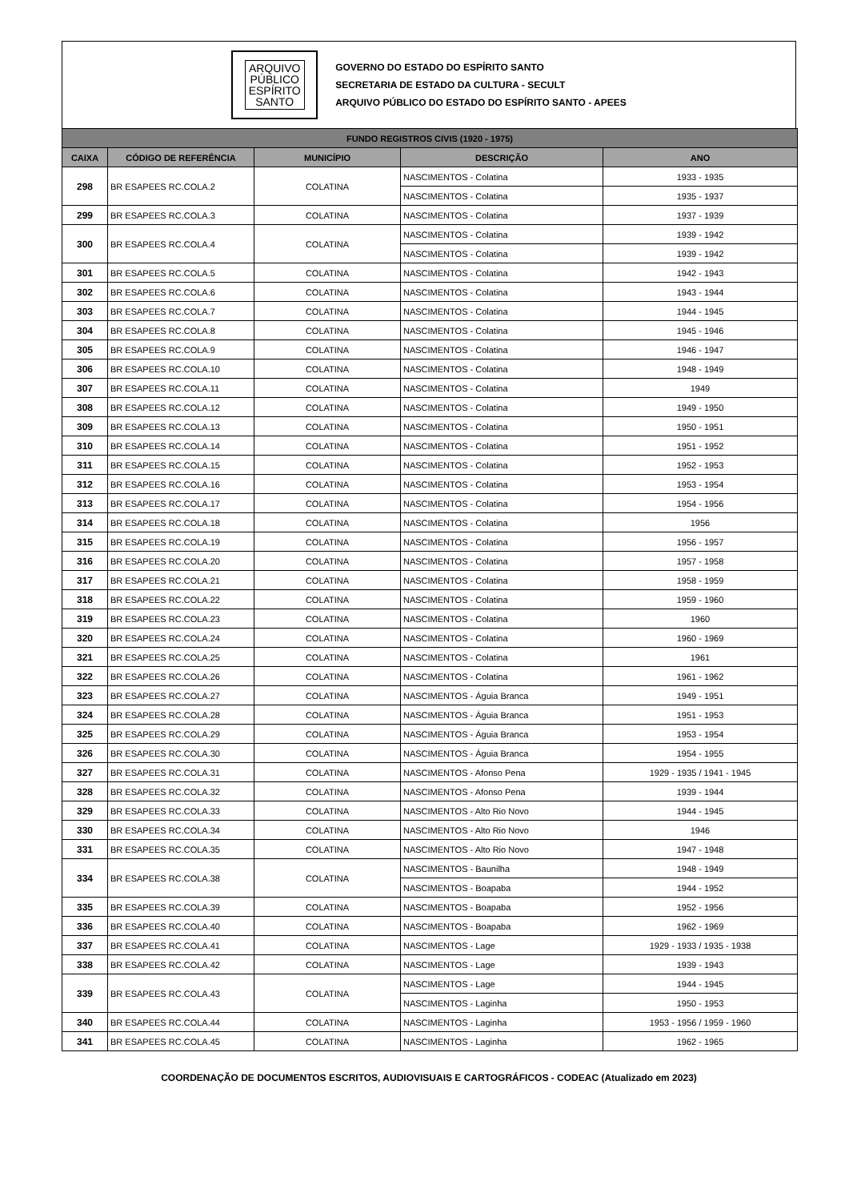ARQUIVO
PÚBLICO
ESPÍRITO
SANTO
GOVERNO DO ESTADO DO ESPÍRITO SANTO
SECRETARIA DE ESTADO DA CULTURA - SECULT
ARQUIVO PÚBLICO DO ESTADO DO ESPÍRITO SANTO - APEES
| FUNDO REGISTROS CIVIS (1920 - 1975) | | | | |
| --- | --- | --- | --- | --- |
| CAIXA | CÓDIGO DE REFERÊNCIA | MUNICÍPIO | DESCRIÇÃO | ANO |
| 298 | BR ESAPEES RC.COLA.2 | COLATINA | NASCIMENTOS - Colatina | 1933 - 1935 |
| | | | NASCIMENTOS - Colatina | 1935 - 1937 |
| 299 | BR ESAPEES RC.COLA.3 | COLATINA | NASCIMENTOS - Colatina | 1937 - 1939 |
| 300 | BR ESAPEES RC.COLA.4 | COLATINA | NASCIMENTOS - Colatina | 1939 - 1942 |
| | | | NASCIMENTOS - Colatina | 1939 - 1942 |
| 301 | BR ESAPEES RC.COLA.5 | COLATINA | NASCIMENTOS - Colatina | 1942 - 1943 |
| 302 | BR ESAPEES RC.COLA.6 | COLATINA | NASCIMENTOS - Colatina | 1943 - 1944 |
| 303 | BR ESAPEES RC.COLA.7 | COLATINA | NASCIMENTOS - Colatina | 1944 - 1945 |
| 304 | BR ESAPEES RC.COLA.8 | COLATINA | NASCIMENTOS - Colatina | 1945 - 1946 |
| 305 | BR ESAPEES RC.COLA.9 | COLATINA | NASCIMENTOS - Colatina | 1946 - 1947 |
| 306 | BR ESAPEES RC.COLA.10 | COLATINA | NASCIMENTOS - Colatina | 1948 - 1949 |
| 307 | BR ESAPEES RC.COLA.11 | COLATINA | NASCIMENTOS - Colatina | 1949 |
| 308 | BR ESAPEES RC.COLA.12 | COLATINA | NASCIMENTOS - Colatina | 1949 - 1950 |
| 309 | BR ESAPEES RC.COLA.13 | COLATINA | NASCIMENTOS - Colatina | 1950 - 1951 |
| 310 | BR ESAPEES RC.COLA.14 | COLATINA | NASCIMENTOS - Colatina | 1951 - 1952 |
| 311 | BR ESAPEES RC.COLA.15 | COLATINA | NASCIMENTOS - Colatina | 1952 - 1953 |
| 312 | BR ESAPEES RC.COLA.16 | COLATINA | NASCIMENTOS - Colatina | 1953 - 1954 |
| 313 | BR ESAPEES RC.COLA.17 | COLATINA | NASCIMENTOS - Colatina | 1954 - 1956 |
| 314 | BR ESAPEES RC.COLA.18 | COLATINA | NASCIMENTOS - Colatina | 1956 |
| 315 | BR ESAPEES RC.COLA.19 | COLATINA | NASCIMENTOS - Colatina | 1956 - 1957 |
| 316 | BR ESAPEES RC.COLA.20 | COLATINA | NASCIMENTOS - Colatina | 1957 - 1958 |
| 317 | BR ESAPEES RC.COLA.21 | COLATINA | NASCIMENTOS - Colatina | 1958 - 1959 |
| 318 | BR ESAPEES RC.COLA.22 | COLATINA | NASCIMENTOS - Colatina | 1959 - 1960 |
| 319 | BR ESAPEES RC.COLA.23 | COLATINA | NASCIMENTOS - Colatina | 1960 |
| 320 | BR ESAPEES RC.COLA.24 | COLATINA | NASCIMENTOS - Colatina | 1960 - 1969 |
| 321 | BR ESAPEES RC.COLA.25 | COLATINA | NASCIMENTOS - Colatina | 1961 |
| 322 | BR ESAPEES RC.COLA.26 | COLATINA | NASCIMENTOS - Colatina | 1961 - 1962 |
| 323 | BR ESAPEES RC.COLA.27 | COLATINA | NASCIMENTOS - Águia Branca | 1949 - 1951 |
| 324 | BR ESAPEES RC.COLA.28 | COLATINA | NASCIMENTOS - Águia Branca | 1951 - 1953 |
| 325 | BR ESAPEES RC.COLA.29 | COLATINA | NASCIMENTOS - Águia Branca | 1953 - 1954 |
| 326 | BR ESAPEES RC.COLA.30 | COLATINA | NASCIMENTOS - Águia Branca | 1954 - 1955 |
| 327 | BR ESAPEES RC.COLA.31 | COLATINA | NASCIMENTOS - Afonso Pena | 1929 - 1935 / 1941 - 1945 |
| 328 | BR ESAPEES RC.COLA.32 | COLATINA | NASCIMENTOS - Afonso Pena | 1939 - 1944 |
| 329 | BR ESAPEES RC.COLA.33 | COLATINA | NASCIMENTOS - Alto Rio Novo | 1944 - 1945 |
| 330 | BR ESAPEES RC.COLA.34 | COLATINA | NASCIMENTOS - Alto Rio Novo | 1946 |
| 331 | BR ESAPEES RC.COLA.35 | COLATINA | NASCIMENTOS - Alto Rio Novo | 1947 - 1948 |
| 334 | BR ESAPEES RC.COLA.38 | COLATINA | NASCIMENTOS - Baunilha | 1948 - 1949 |
| | | | NASCIMENTOS - Boapaba | 1944 - 1952 |
| 335 | BR ESAPEES RC.COLA.39 | COLATINA | NASCIMENTOS - Boapaba | 1952 - 1956 |
| 336 | BR ESAPEES RC.COLA.40 | COLATINA | NASCIMENTOS - Boapaba | 1962 - 1969 |
| 337 | BR ESAPEES RC.COLA.41 | COLATINA | NASCIMENTOS - Lage | 1929 - 1933 / 1935 - 1938 |
| 338 | BR ESAPEES RC.COLA.42 | COLATINA | NASCIMENTOS - Lage | 1939 - 1943 |
| 339 | BR ESAPEES RC.COLA.43 | COLATINA | NASCIMENTOS - Lage | 1944 - 1945 |
| | | | NASCIMENTOS - Laginha | 1950 - 1953 |
| 340 | BR ESAPEES RC.COLA.44 | COLATINA | NASCIMENTOS - Laginha | 1953 - 1956 / 1959 - 1960 |
| 341 | BR ESAPEES RC.COLA.45 | COLATINA | NASCIMENTOS - Laginha | 1962 - 1965 |
COORDENAÇÃO DE DOCUMENTOS ESCRITOS, AUDIOVISUAIS E CARTOGRÁFICOS - CODEAC (Atualizado em 2023)